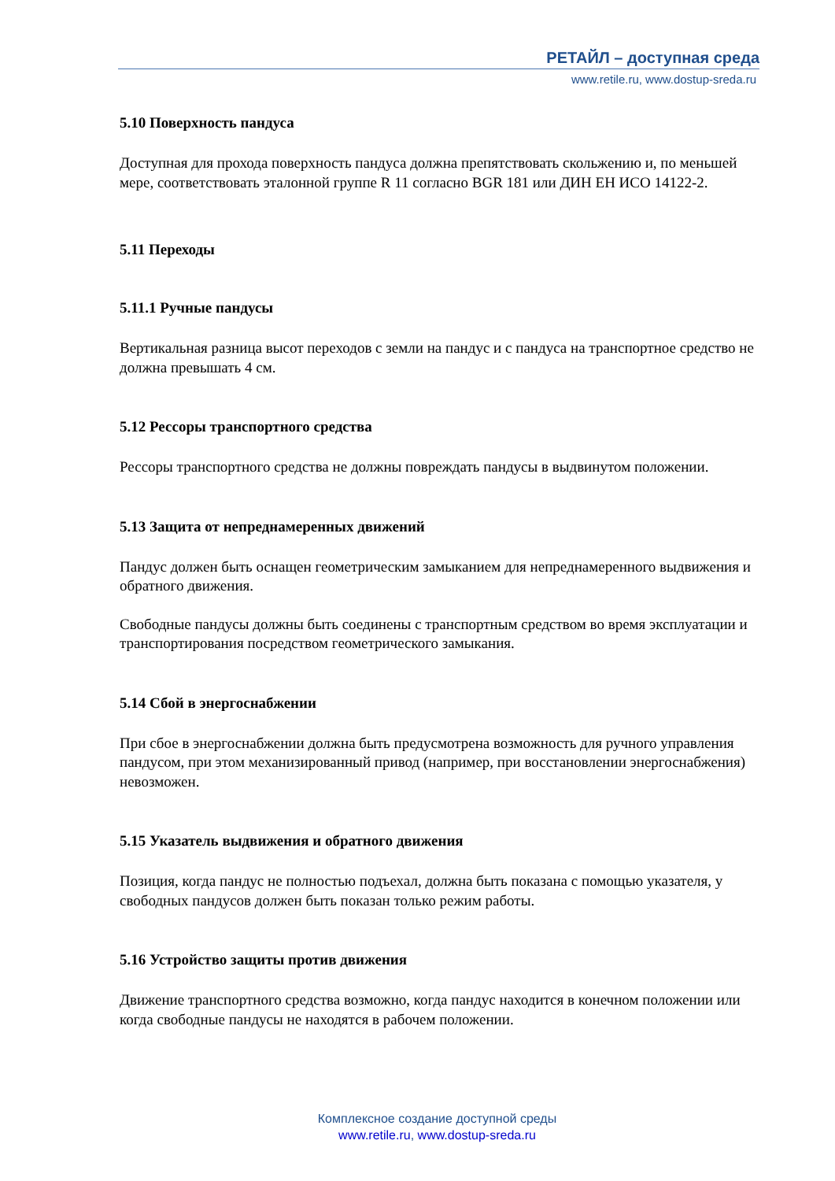РЕТАЙЛ – доступная среда
www.retile.ru, www.dostup-sreda.ru
5.10 Поверхность пандуса
Доступная для прохода поверхность пандуса должна препятствовать скольжению и, по меньшей мере, соответствовать эталонной группе R 11 согласно BGR 181 или ДИН ЕН ИСО 14122-2.
5.11 Переходы
5.11.1 Ручные пандусы
Вертикальная разница высот переходов с земли на пандус и с пандуса на транспортное средство не должна превышать 4 см.
5.12 Рессоры транспортного средства
Рессоры транспортного средства не должны повреждать пандусы в выдвинутом положении.
5.13 Защита от непреднамеренных движений
Пандус должен быть оснащен геометрическим замыканием для непреднамеренного выдвижения и обратного движения.
Свободные пандусы должны быть соединены с транспортным средством во время эксплуатации и транспортирования посредством геометрического замыкания.
5.14 Сбой в энергоснабжении
При сбое в энергоснабжении должна быть предусмотрена возможность для ручного управления пандусом, при этом механизированный привод (например, при восстановлении энергоснабжения) невозможен.
5.15 Указатель выдвижения и обратного движения
Позиция, когда пандус не полностью подъехал, должна быть показана с помощью указателя, у свободных пандусов должен быть показан только режим работы.
5.16 Устройство защиты против движения
Движение транспортного средства возможно, когда пандус находится в конечном положении или когда свободные пандусы не находятся в рабочем положении.
Комплексное создание доступной среды
www.retile.ru, www.dostup-sreda.ru